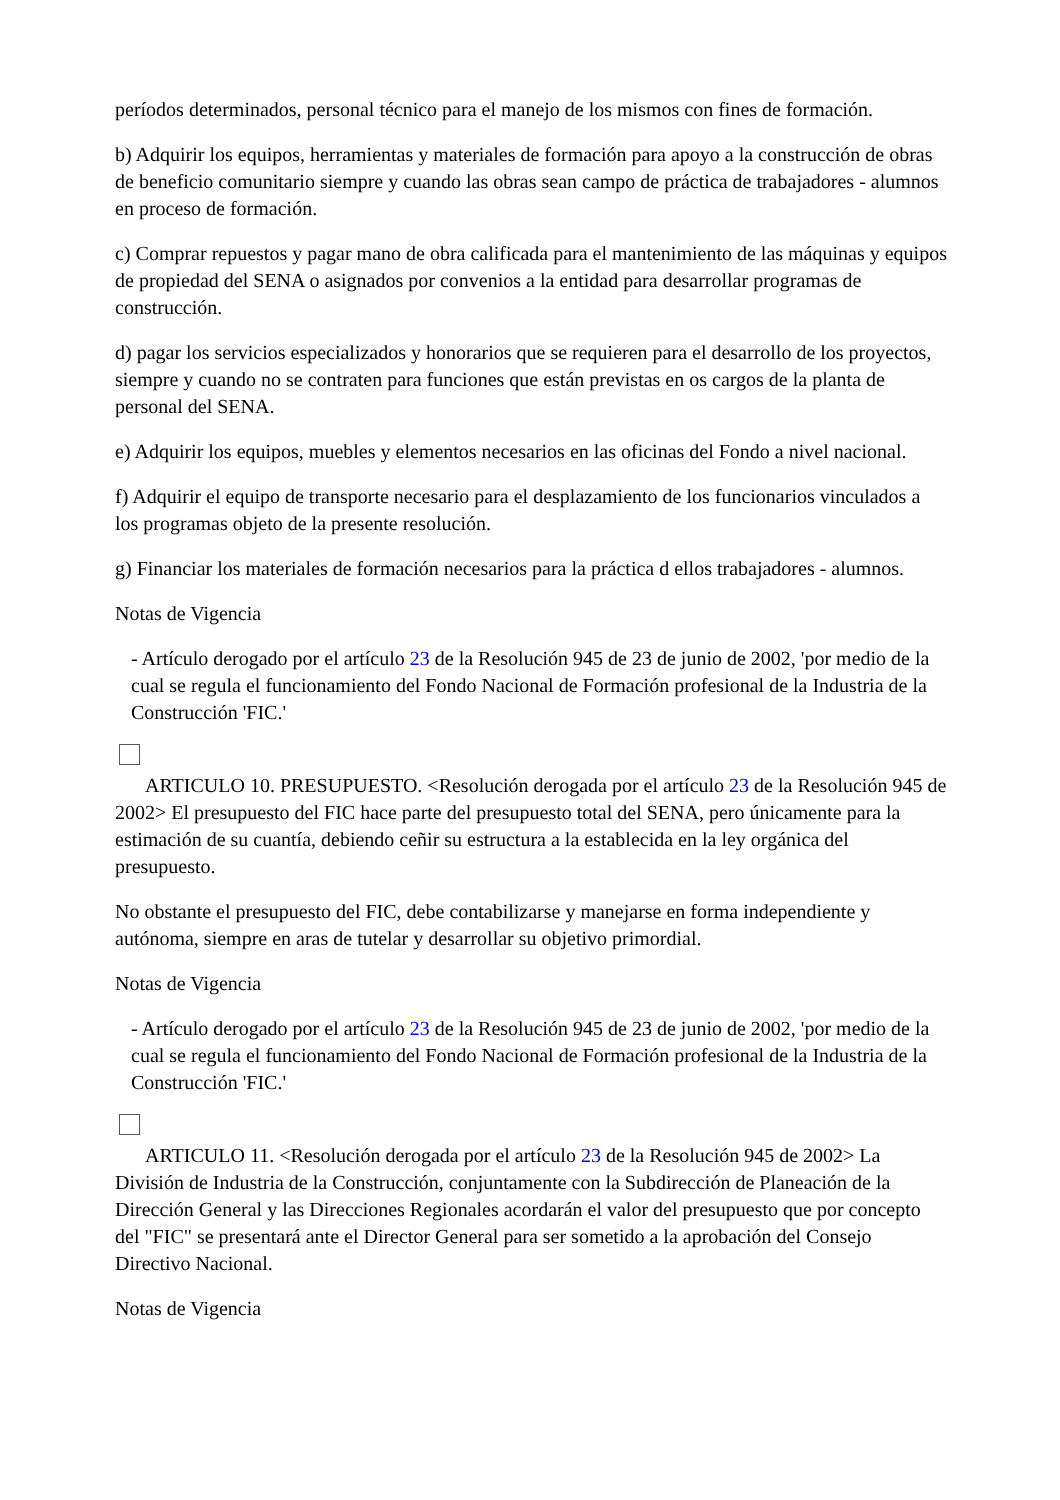períodos determinados, personal técnico para el manejo de los mismos con fines de formación.
b) Adquirir los equipos, herramientas y materiales de formación para apoyo a la construcción de obras de beneficio comunitario siempre y cuando las obras sean campo de práctica de trabajadores - alumnos en proceso de formación.
c) Comprar repuestos y pagar mano de obra calificada para el mantenimiento de las máquinas y equipos de propiedad del SENA o asignados por convenios a la entidad para desarrollar programas de construcción.
d) pagar los servicios especializados y honorarios que se requieren para el desarrollo de los proyectos, siempre y cuando no se contraten para funciones que están previstas en os cargos de la planta de personal del SENA.
e) Adquirir los equipos, muebles y elementos necesarios en las oficinas del Fondo a nivel nacional.
f) Adquirir el equipo de transporte necesario para el desplazamiento de los funcionarios vinculados a los programas objeto de la presente resolución.
g) Financiar los materiales de formación necesarios para la práctica d ellos trabajadores - alumnos.
Notas de Vigencia
- Artículo derogado por el artículo 23 de la Resolución 945 de 23 de junio de 2002, 'por medio de la cual se regula el funcionamiento del Fondo Nacional de Formación profesional de la Industria de la Construcción 'FIC.'
ARTICULO 10. PRESUPUESTO. <Resolución derogada por el artículo 23 de la Resolución 945 de 2002> El presupuesto del FIC hace parte del presupuesto total del SENA, pero únicamente para la estimación de su cuantía, debiendo ceñir su estructura a la establecida en la ley orgánica del presupuesto.
No obstante el presupuesto del FIC, debe contabilizarse y manejarse en forma independiente y autónoma, siempre en aras de tutelar y desarrollar su objetivo primordial.
Notas de Vigencia
- Artículo derogado por el artículo 23 de la Resolución 945 de 23 de junio de 2002, 'por medio de la cual se regula el funcionamiento del Fondo Nacional de Formación profesional de la Industria de la Construcción 'FIC.'
ARTICULO 11. <Resolución derogada por el artículo 23 de la Resolución 945 de 2002> La División de Industria de la Construcción, conjuntamente con la Subdirección de Planeación de la Dirección General y las Direcciones Regionales acordarán el valor del presupuesto que por concepto del "FIC" se presentará ante el Director General para ser sometido a la aprobación del Consejo Directivo Nacional.
Notas de Vigencia